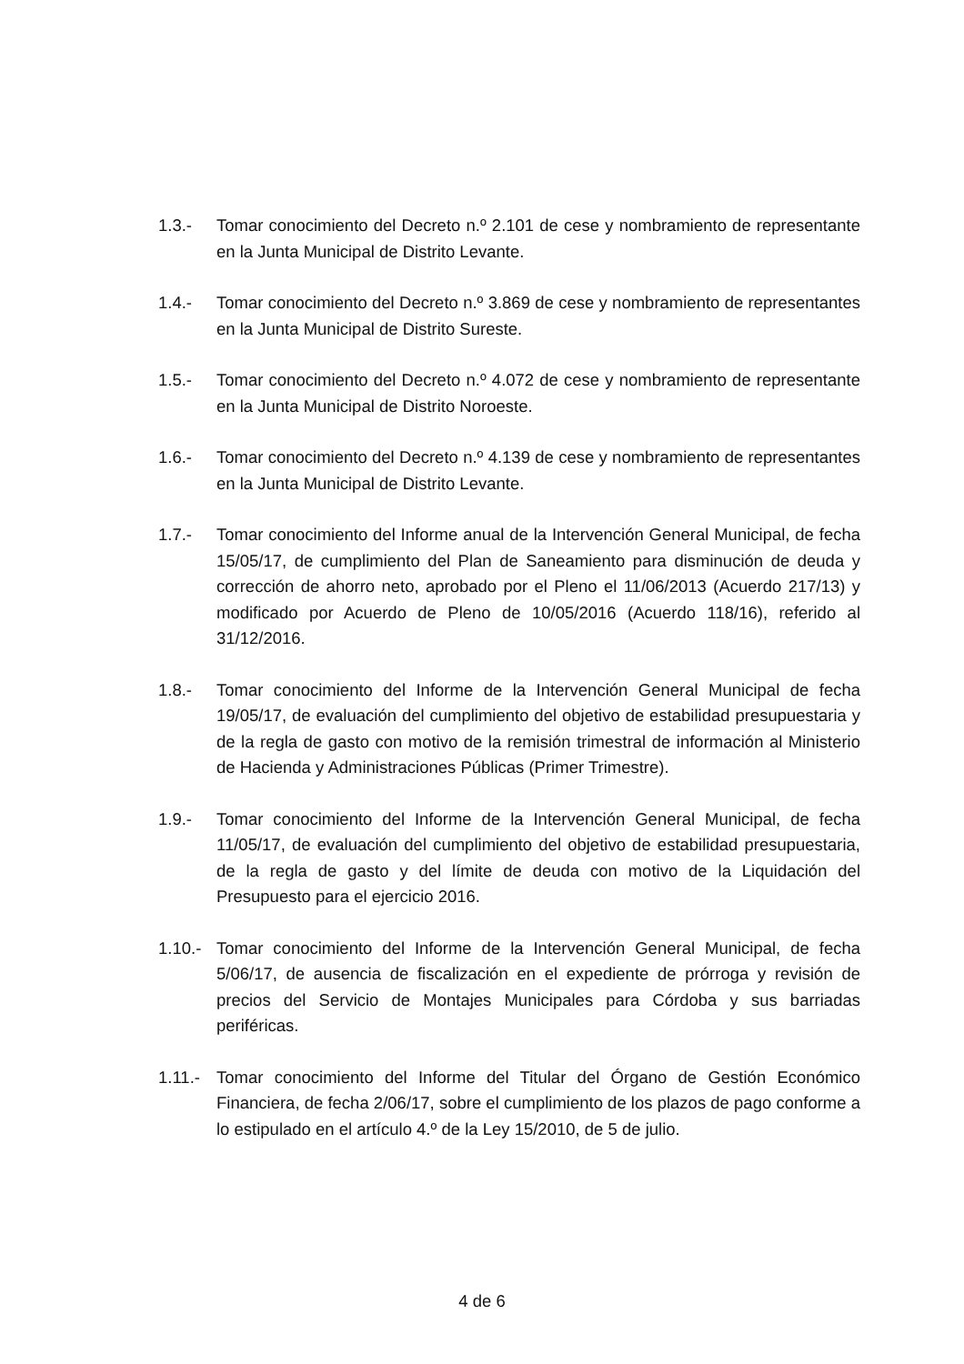1.3.- Tomar conocimiento del Decreto n.º 2.101 de cese y nombramiento de representante en la Junta Municipal de Distrito Levante.
1.4.- Tomar conocimiento del Decreto n.º 3.869 de cese y nombramiento de representantes en la Junta Municipal de Distrito Sureste.
1.5.- Tomar conocimiento del Decreto n.º 4.072 de cese y nombramiento de representante en la Junta Municipal de Distrito Noroeste.
1.6.- Tomar conocimiento del Decreto n.º 4.139 de cese y nombramiento de representantes en la Junta Municipal de Distrito Levante.
1.7.- Tomar conocimiento del Informe anual de la Intervención General Municipal, de fecha 15/05/17, de cumplimiento del Plan de Saneamiento para disminución de deuda y corrección de ahorro neto, aprobado por el Pleno el 11/06/2013 (Acuerdo 217/13) y modificado por Acuerdo de Pleno de 10/05/2016 (Acuerdo 118/16), referido al 31/12/2016.
1.8.- Tomar conocimiento del Informe de la Intervención General Municipal de fecha 19/05/17, de evaluación del cumplimiento del objetivo de estabilidad presupuestaria y de la regla de gasto con motivo de la remisión trimestral de información al Ministerio de Hacienda y Administraciones Públicas (Primer Trimestre).
1.9.- Tomar conocimiento del Informe de la Intervención General Municipal, de fecha 11/05/17, de evaluación del cumplimiento del objetivo de estabilidad presupuestaria, de la regla de gasto y del límite de deuda con motivo de la Liquidación del Presupuesto para el ejercicio 2016.
1.10.-
Tomar conocimiento del Informe de la Intervención General Municipal, de fecha 5/06/17, de ausencia de fiscalización en el expediente de prórroga y revisión de precios del Servicio de Montajes Municipales para Córdoba y sus barriadas periféricas.
1.11.-
Tomar conocimiento del Informe del Titular del Órgano de Gestión Económico Financiera, de fecha 2/06/17, sobre el cumplimiento de los plazos de pago conforme a lo estipulado en el artículo 4.º de la Ley 15/2010, de 5 de julio.
4 de 6